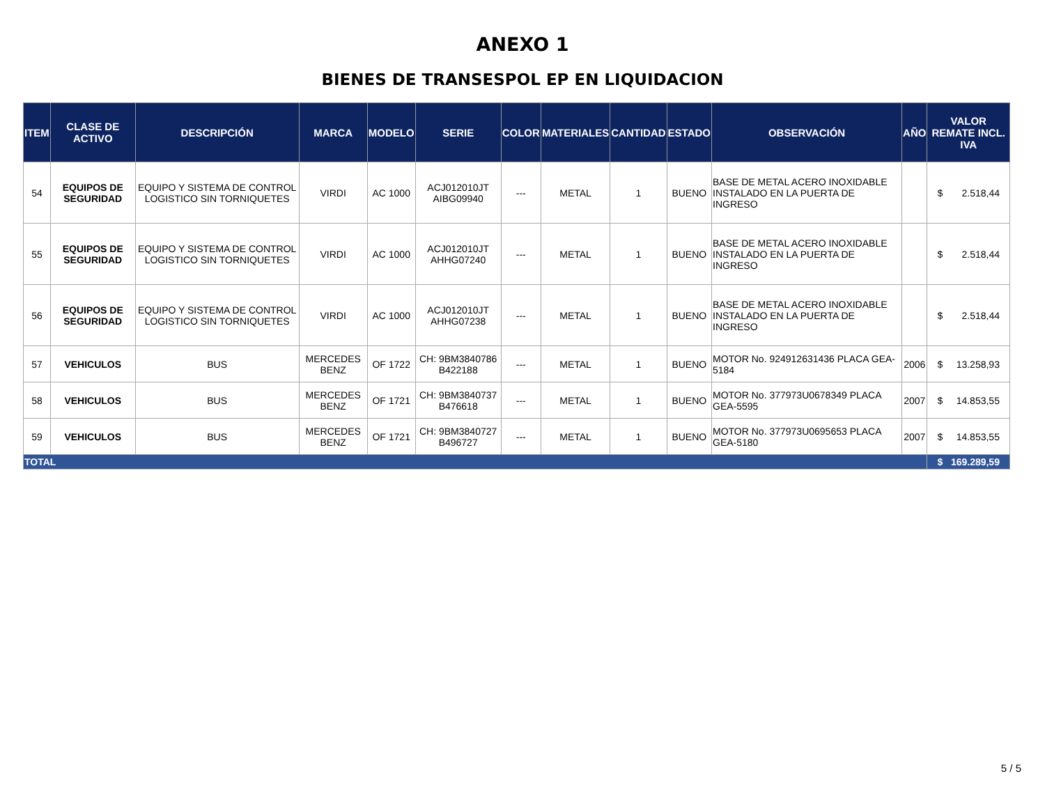ANEXO 1
BIENES DE TRANSESPOL EP EN LIQUIDACION
| ITEM | CLASE DE ACTIVO | DESCRIPCIÓN | MARCA | MODELO | SERIE | COLOR | MATERIALES | CANTIDAD | ESTADO | OBSERVACIÓN | AÑO | VALOR REMATE INCL. IVA |
| --- | --- | --- | --- | --- | --- | --- | --- | --- | --- | --- | --- | --- |
| 54 | EQUIPOS DE SEGURIDAD | EQUIPO Y SISTEMA DE CONTROL LOGISTICO SIN TORNIQUETES | VIRDI | AC 1000 | ACJ012010JT AIBG09940 | --- | METAL | 1 | BUENO | BASE DE METAL ACERO INOXIDABLE INSTALADO EN LA PUERTA DE INGRESO | | $ 2.518,44 |
| 55 | EQUIPOS DE SEGURIDAD | EQUIPO Y SISTEMA DE CONTROL LOGISTICO SIN TORNIQUETES | VIRDI | AC 1000 | ACJ012010JT AHHG07240 | --- | METAL | 1 | BUENO | BASE DE METAL ACERO INOXIDABLE INSTALADO EN LA PUERTA DE INGRESO | | $ 2.518,44 |
| 56 | EQUIPOS DE SEGURIDAD | EQUIPO Y SISTEMA DE CONTROL LOGISTICO SIN TORNIQUETES | VIRDI | AC 1000 | ACJ012010JT AHHG07238 | --- | METAL | 1 | BUENO | BASE DE METAL ACERO INOXIDABLE INSTALADO EN LA PUERTA DE INGRESO | | $ 2.518,44 |
| 57 | VEHICULOS | BUS | MERCEDES BENZ | OF 1722 | CH: 9BM3840786 B422188 | --- | METAL | 1 | BUENO | MOTOR No. 924912631436 PLACA GEA-5184 | 2006 | $ 13.258,93 |
| 58 | VEHICULOS | BUS | MERCEDES BENZ | OF 1721 | CH: 9BM3840737 B476618 | --- | METAL | 1 | BUENO | MOTOR No. 377973U0678349 PLACA GEA-5595 | 2007 | $ 14.853,55 |
| 59 | VEHICULOS | BUS | MERCEDES BENZ | OF 1721 | CH: 9BM3840727 B496727 | --- | METAL | 1 | BUENO | MOTOR No. 377973U0695653 PLACA GEA-5180 | 2007 | $ 14.853,55 |
| TOTAL | | | | | | | | | | | | $ 169.289,59 |
5 / 5